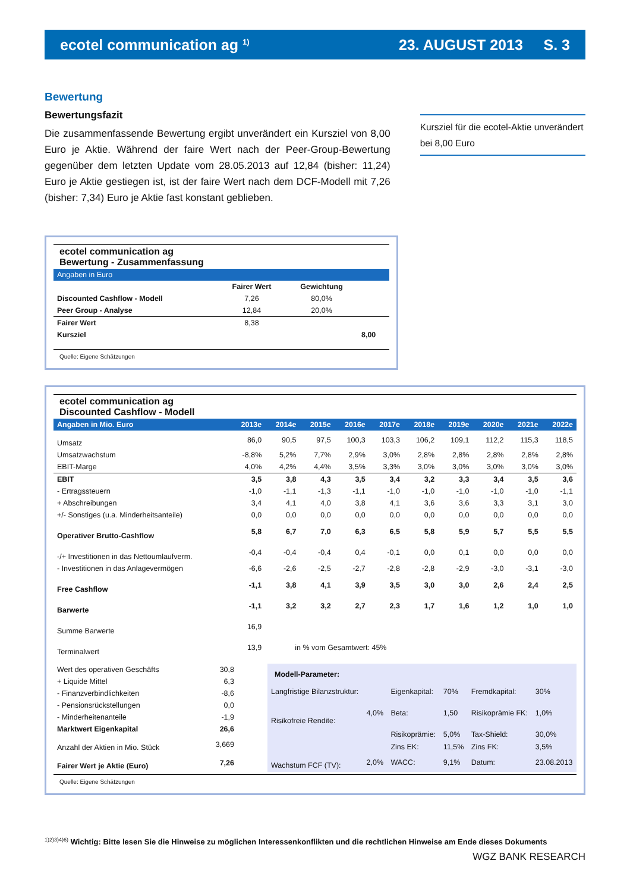ecotel communication ag <sup>1)</sup> 23. AUGUST 2013 S. 3
Bewertung
Bewertungsfazit
Die zusammenfassende Bewertung ergibt unverändert ein Kursziel von 8,00 Euro je Aktie. Während der faire Wert nach der Peer-Group-Bewertung gegenüber dem letzten Update vom 28.05.2013 auf 12,84 (bisher: 11,24) Euro je Aktie gestiegen ist, ist der faire Wert nach dem DCF-Modell mit 7,26 (bisher: 7,34) Euro je Aktie fast konstant geblieben.
Kursziel für die ecotel-Aktie unverändert bei 8,00 Euro
ecotel communication ag
Bewertung - Zusammenfassung
| Angaben in Euro | | | |
| | Fairer Wert | Gewichtung | |
| Discounted Cashflow - Modell | 7,26 | 80,0% | |
| Peer Group - Analyse | 12,84 | 20,0% | |
| Fairer Wert | 8,38 | | |
| Kursziel | | | 8,00 |
Quelle: Eigene Schätzungen
ecotel communication ag
Discounted Cashflow - Modell
| Angaben in Mio. Euro | 2013e | 2014e | 2015e | 2016e | 2017e | 2018e | 2019e | 2020e | 2021e | 2022e |
| Umsatz | 86,0 | 90,5 | 97,5 | 100,3 | 103,3 | 106,2 | 109,1 | 112,2 | 115,3 | 118,5 |
| Umsatzwachstum | -8,8% | 5,2% | 7,7% | 2,9% | 3,0% | 2,8% | 2,8% | 2,8% | 2,8% | 2,8% |
| EBIT-Marge | 4,0% | 4,2% | 4,4% | 3,5% | 3,3% | 3,0% | 3,0% | 3,0% | 3,0% | 3,0% |
| EBIT | 3,5 | 3,8 | 4,3 | 3,5 | 3,4 | 3,2 | 3,3 | 3,4 | 3,5 | 3,6 |
| - Ertragssteuern | -1,0 | -1,1 | -1,3 | -1,1 | -1,0 | -1,0 | -1,0 | -1,0 | -1,0 | -1,1 |
| + Abschreibungen | 3,4 | 4,1 | 4,0 | 3,8 | 4,1 | 3,6 | 3,6 | 3,3 | 3,1 | 3,0 |
| +/- Sonstiges (u.a. Minderheitsanteile) | 0,0 | 0,0 | 0,0 | 0,0 | 0,0 | 0,0 | 0,0 | 0,0 | 0,0 | 0,0 |
| Operativer Brutto-Cashflow | 5,8 | 6,7 | 7,0 | 6,3 | 6,5 | 5,8 | 5,9 | 5,7 | 5,5 | 5,5 |
| -/+ Investitionen in das Nettoumlaufverm. | -0,4 | -0,4 | -0,4 | 0,4 | -0,1 | 0,0 | 0,1 | 0,0 | 0,0 | 0,0 |
| - Investitionen in das Anlagevermögen | -6,6 | -2,6 | -2,5 | -2,7 | -2,8 | -2,8 | -2,9 | -3,0 | -3,1 | -3,0 |
| Free Cashflow | -1,1 | 3,8 | 4,1 | 3,9 | 3,5 | 3,0 | 3,0 | 2,6 | 2,4 | 2,5 |
| Barwerte | -1,1 | 3,2 | 3,2 | 2,7 | 2,3 | 1,7 | 1,6 | 1,2 | 1,0 | 1,0 |
| Summe Barwerte | 16,9 | | | | | | | | | |
| Terminalwert | 13,9 | in % vom Gesamtwert: 45% | | | | | | | | |
| Wert des operativen Geschäfts | 30,8 |
| + Liquide Mittel | 6,3 |
| - Finanzverbindlichkeiten | -8,6 |
| - Pensionsrückstellungen | 0,0 |
| - Minderheitenanteile | -1,9 |
| Marktwert Eigenkapital | 26,6 |
| Anzahl der Aktien in Mio. Stück | 3,669 |
| Fairer Wert je Aktie (Euro) | 7,26 |
| Modell-Parameter: | | | | | |
| Langfristige Bilanzstruktur: | | Eigenkapital: | 70% | Fremdkapital: | 30% |
| Risikofreie Rendite: | 4,0% | Beta: | 1,50 | Risikoprämie FK: | 1,0% |
| | | Risikoprämie: | 5,0% | Tax-Shield: | 30,0% |
| | | Zins EK: | 11,5% | Zins FK: | 3,5% |
| Wachstum FCF (TV): | 2,0% | WACC: | 9,1% | Datum: | 23.08.2013 |
Quelle: Eigene Schätzungen
<sup>1)2)3)4)6)</sup> Wichtig: Bitte lesen Sie die Hinweise zu möglichen Interessenkonflikten und die rechtlichen Hinweise am Ende dieses Dokuments
WGZ BANK RESEARCH